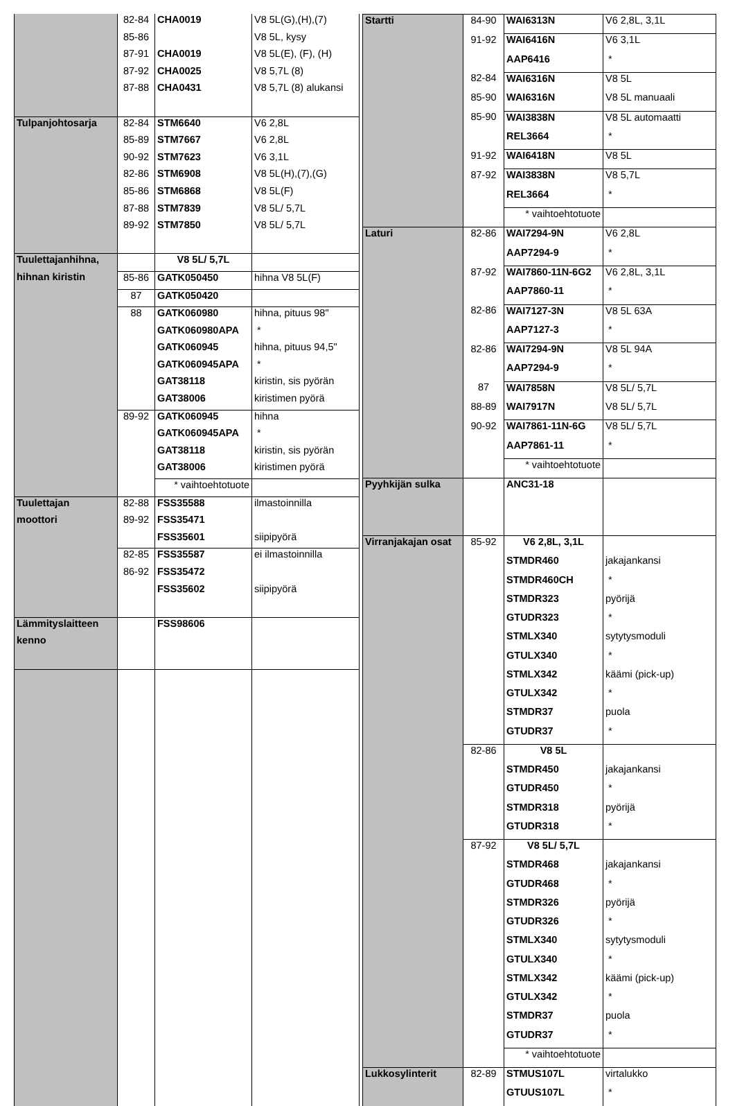| | 82-84 | CHA0019 | V8 5L(G),(H),(7) |
| | 85-86 | | V8 5L, kysy |
| | 87-91 | CHA0019 | V8 5L(E), (F), (H) |
| | 87-92 | CHA0025 | V8 5,7L (8) |
| | 87-88 | CHA0431 | V8 5,7L (8) alukansi |
| Tulpanjohtosarja | 82-84 | STM6640 | V6 2,8L |
| | 85-89 | STM7667 | V6 2,8L |
| | 90-92 | STM7623 | V6 3,1L |
| | 82-86 | STM6908 | V8 5L(H),(7),(G) |
| | 85-86 | STM6868 | V8 5L(F) |
| | 87-88 | STM7839 | V8 5L/ 5,7L |
| | 89-92 | STM7850 | V8 5L/ 5,7L |
| Tuulettajanhihna, | | V8 5L/ 5,7L | |
| hihnan kiristin | 85-86 | GATK050450 | hihna V8 5L(F) |
| | 87 | GATK050420 | |
| | 88 | GATK060980 | hihna, pituus 98" |
| | | GATK060980APA | * |
| | | GATK060945 | hihna, pituus 94,5" |
| | | GATK060945APA | * |
| | | GAT38118 | kiristin, sis pyörän |
| | | GAT38006 | kiristimen pyörä |
| | 89-92 | GATK060945 | hihna |
| | | GATK060945APA | * |
| | | GAT38118 | kiristin, sis pyörän |
| | | GAT38006 | kiristimen pyörä |
| | | * vaihtoehtotuote | |
| Tuulettajan | 82-88 | FSS35588 | ilmastoinnilla |
| moottori | 89-92 | FSS35471 | |
| | | FSS35601 | siipipyörä |
| | 82-85 | FSS35587 | ei ilmastoinnilla |
| | 86-92 | FSS35472 | |
| | | FSS35602 | siipipyörä |
| Lämmityslaitteen | | FSS98606 | |
| kenno | | | |
| Startti | 84-90 | WAI6313N | V6 2,8L, 3,1L |
| | 91-92 | WAI6416N | V6 3,1L |
| | | AAP6416 | * |
| | 82-84 | WAI6316N | V8 5L |
| | 85-90 | WAI6316N | V8 5L manuaali |
| | 85-90 | WAI3838N | V8 5L automaatti |
| | | REL3664 | * |
| | 91-92 | WAI6418N | V8 5L |
| | 87-92 | WAI3838N | V8 5,7L |
| | | REL3664 | * |
| | | * vaihtoehtotuote | |
| Laturi | 82-86 | WAI7294-9N | V6 2,8L |
| | | AAP7294-9 | * |
| | 87-92 | WAI7860-11N-6G2 | V6 2,8L, 3,1L |
| | | AAP7860-11 | * |
| | 82-86 | WAI7127-3N | V8 5L 63A |
| | | AAP7127-3 | * |
| | 82-86 | WAI7294-9N | V8 5L 94A |
| | | AAP7294-9 | * |
| | 87 | WAI7858N | V8 5L/ 5,7L |
| | 88-89 | WAI7917N | V8 5L/ 5,7L |
| | 90-92 | WAI7861-11N-6G | V8 5L/ 5,7L |
| | | AAP7861-11 | * |
| | | * vaihtoehtotuote | |
| Pyyhkijän sulka | | ANC31-18 | |
| Virranjakajan osat | 85-92 | V6 2,8L, 3,1L | |
| | | STMDR460 | jakajankansi |
| | | STMDR460CH | * |
| | | STMDR323 | pyörijä |
| | | GTUDR323 | * |
| | | STMLX340 | sytytysmoduli |
| | | GTULX340 | * |
| | | STMLX342 | käämi (pick-up) |
| | | GTULX342 | * |
| | | STMDR37 | puola |
| | | GTUDR37 | * |
| | 82-86 | V8 5L | |
| | | STMDR450 | jakajankansi |
| | | GTUDR450 | * |
| | | STMDR318 | pyörijä |
| | | GTUDR318 | * |
| | 87-92 | V8 5L/ 5,7L | |
| | | STMDR468 | jakajankansi |
| | | GTUDR468 | * |
| | | STMDR326 | pyörijä |
| | | GTUDR326 | * |
| | | STMLX340 | sytytysmoduli |
| | | GTULX340 | * |
| | | STMLX342 | käämi (pick-up) |
| | | GTULX342 | * |
| | | STMDR37 | puola |
| | | GTUDR37 | * |
| | | * vaihtoehtotuote | |
| Lukkosylinterit | 82-89 | STMUS107L | virtalukko |
| | | GTUUS107L | * |